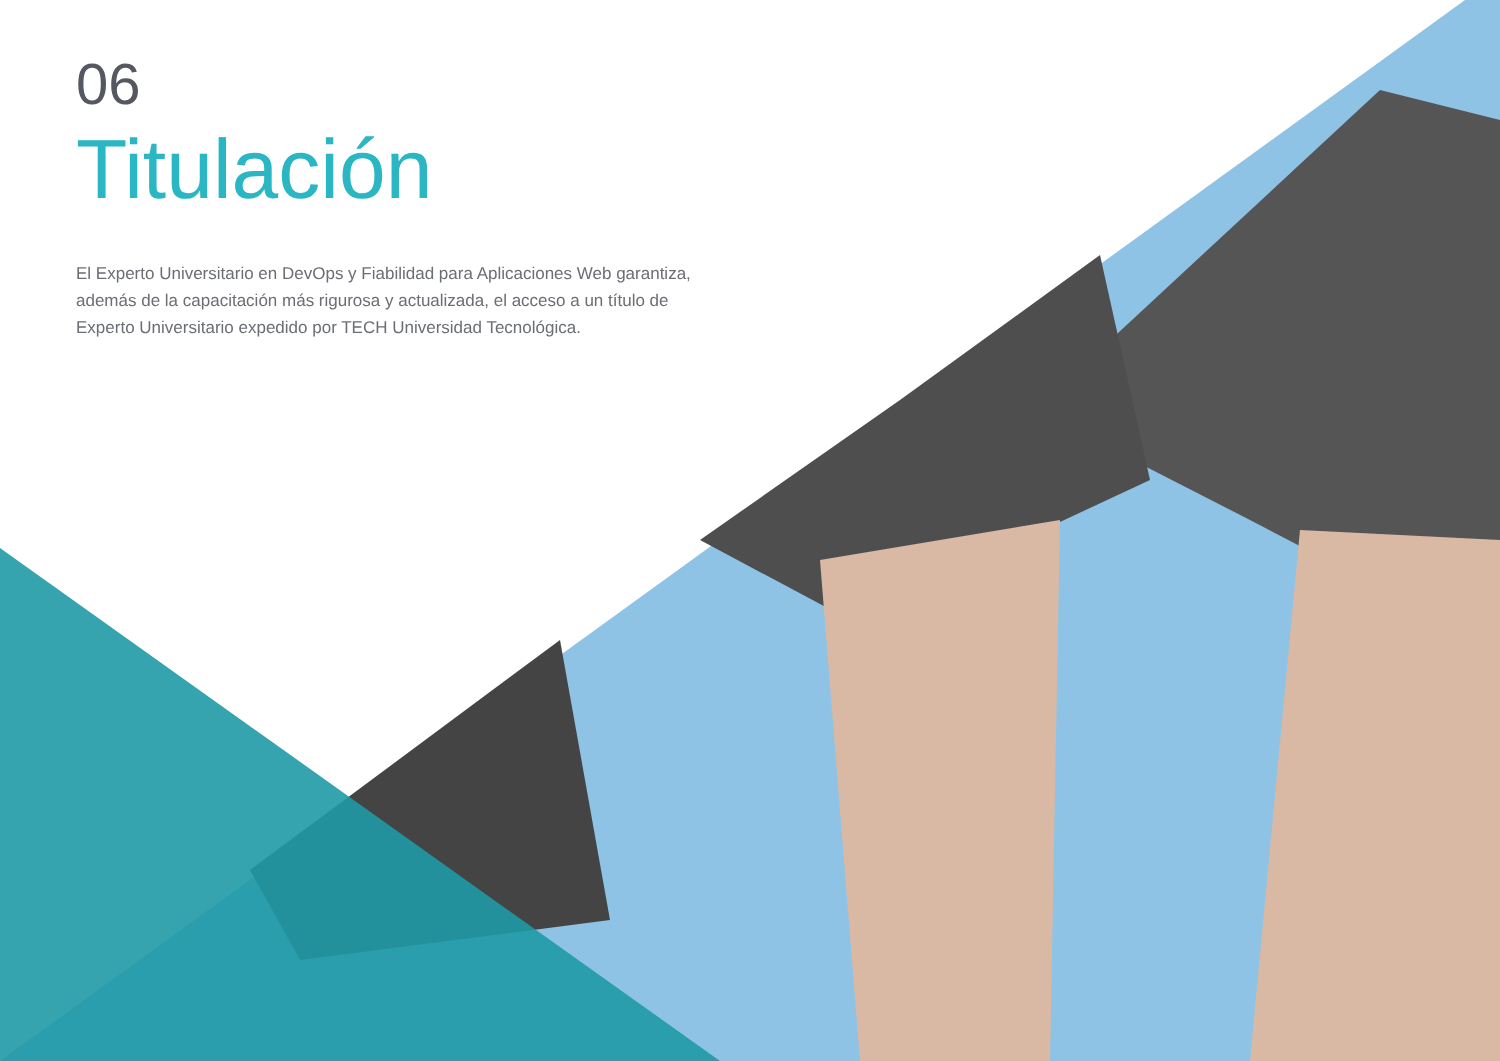06
Titulación
El Experto Universitario en DevOps y Fiabilidad para Aplicaciones Web garantiza, además de la capacitación más rigurosa y actualizada, el acceso a un título de Experto Universitario expedido por TECH Universidad Tecnológica.